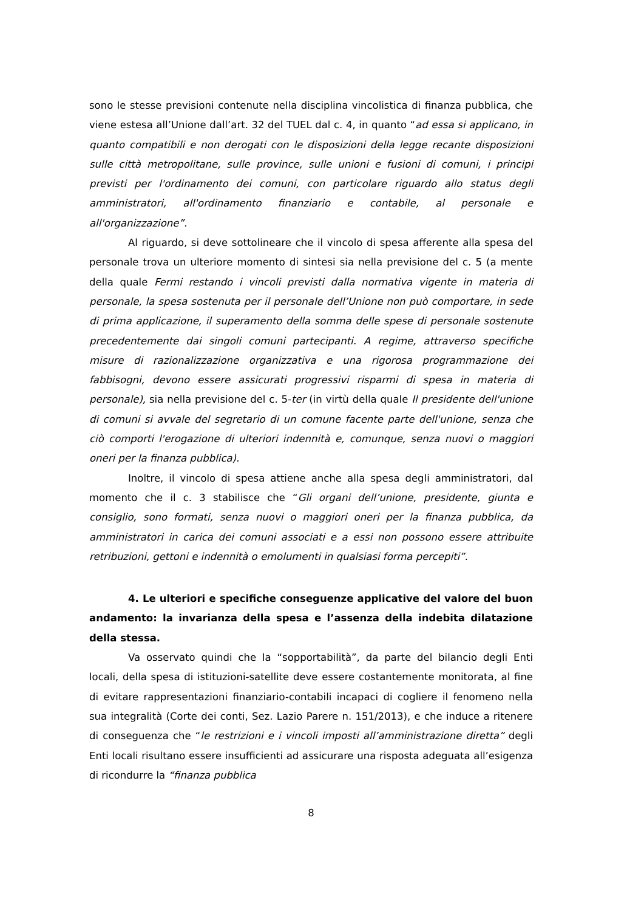sono le stesse previsioni contenute nella disciplina vincolistica di finanza pubblica, che viene estesa all’Unione dall’art. 32 del TUEL dal c. 4, in quanto “ad essa si applicano, in quanto compatibili e non derogati con le disposizioni della legge recante disposizioni sulle città metropolitane, sulle province, sulle unioni e fusioni di comuni, i principi previsti per l'ordinamento dei comuni, con particolare riguardo allo status degli amministratori, all'ordinamento finanziario e contabile, al personale e all'organizzazione”.
Al riguardo, si deve sottolineare che il vincolo di spesa afferente alla spesa del personale trova un ulteriore momento di sintesi sia nella previsione del c. 5 (a mente della quale Fermi restando i vincoli previsti dalla normativa vigente in materia di personale, la spesa sostenuta per il personale dell’Unione non può comportare, in sede di prima applicazione, il superamento della somma delle spese di personale sostenute precedentemente dai singoli comuni partecipanti. A regime, attraverso specifiche misure di razionalizzazione organizzativa e una rigorosa programmazione dei fabbisogni, devono essere assicurati progressivi risparmi di spesa in materia di personale), sia nella previsione del c. 5-ter (in virtù della quale Il presidente dell'unione di comuni si avvale del segretario di un comune facente parte dell'unione, senza che ciò comporti l'erogazione di ulteriori indennità e, comunque, senza nuovi o maggiori oneri per la finanza pubblica).
Inoltre, il vincolo di spesa attiene anche alla spesa degli amministratori, dal momento che il c. 3 stabilisce che “Gli organi dell’unione, presidente, giunta e consiglio, sono formati, senza nuovi o maggiori oneri per la finanza pubblica, da amministratori in carica dei comuni associati e a essi non possono essere attribuite retribuzioni, gettoni e indennità o emolumenti in qualsiasi forma percepiti”.
4. Le ulteriori e specifiche conseguenze applicative del valore del buon andamento: la invarianza della spesa e l’assenza della indebita dilatazione della stessa.
Va osservato quindi che la “sopportabilità”, da parte del bilancio degli Enti locali, della spesa di istituzioni-satellite deve essere costantemente monitorata, al fine di evitare rappresentazioni finanziario-contabili incapaci di cogliere il fenomeno nella sua integralità (Corte dei conti, Sez. Lazio Parere n. 151/2013), e che induce a ritenere di conseguenza che “le restrizioni e i vincoli imposti all’amministrazione diretta” degli Enti locali risultano essere insufficienti ad assicurare una risposta adeguata all’esigenza di ricondurre la “finanza pubblica
8